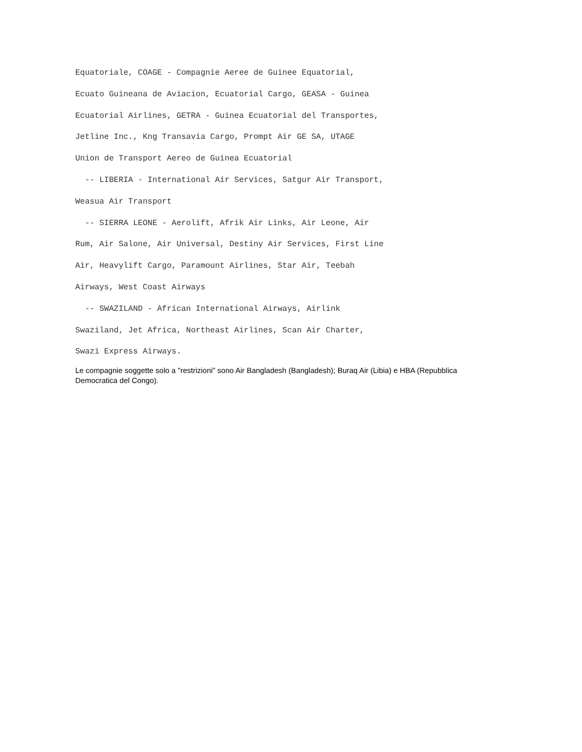Equatoriale, COAGE - Compagnie Aeree de Guinee Equatorial,
Ecuato Guineana de Aviacion, Ecuatorial Cargo, GEASA - Guinea
Ecuatorial Airlines, GETRA - Guinea Ecuatorial del Transportes,
Jetline Inc., Kng Transavia Cargo, Prompt Air GE SA, UTAGE
Union de Transport Aereo de Guinea Ecuatorial
  -- LIBERIA - International Air Services, Satgur Air Transport,
Weasua Air Transport
  -- SIERRA LEONE - Aerolift, Afrik Air Links, Air Leone, Air
Rum, Air Salone, Air Universal, Destiny Air Services, First Line
Air, Heavylift Cargo, Paramount Airlines, Star Air, Teebah
Airways, West Coast Airways
  -- SWAZILAND - African International Airways, Airlink
Swaziland, Jet Africa, Northeast Airlines, Scan Air Charter,
Swazi Express Airways.
Le compagnie soggette solo a "restrizioni" sono Air Bangladesh (Bangladesh); Buraq Air (Libia) e HBA (Repubblica Democratica del Congo).